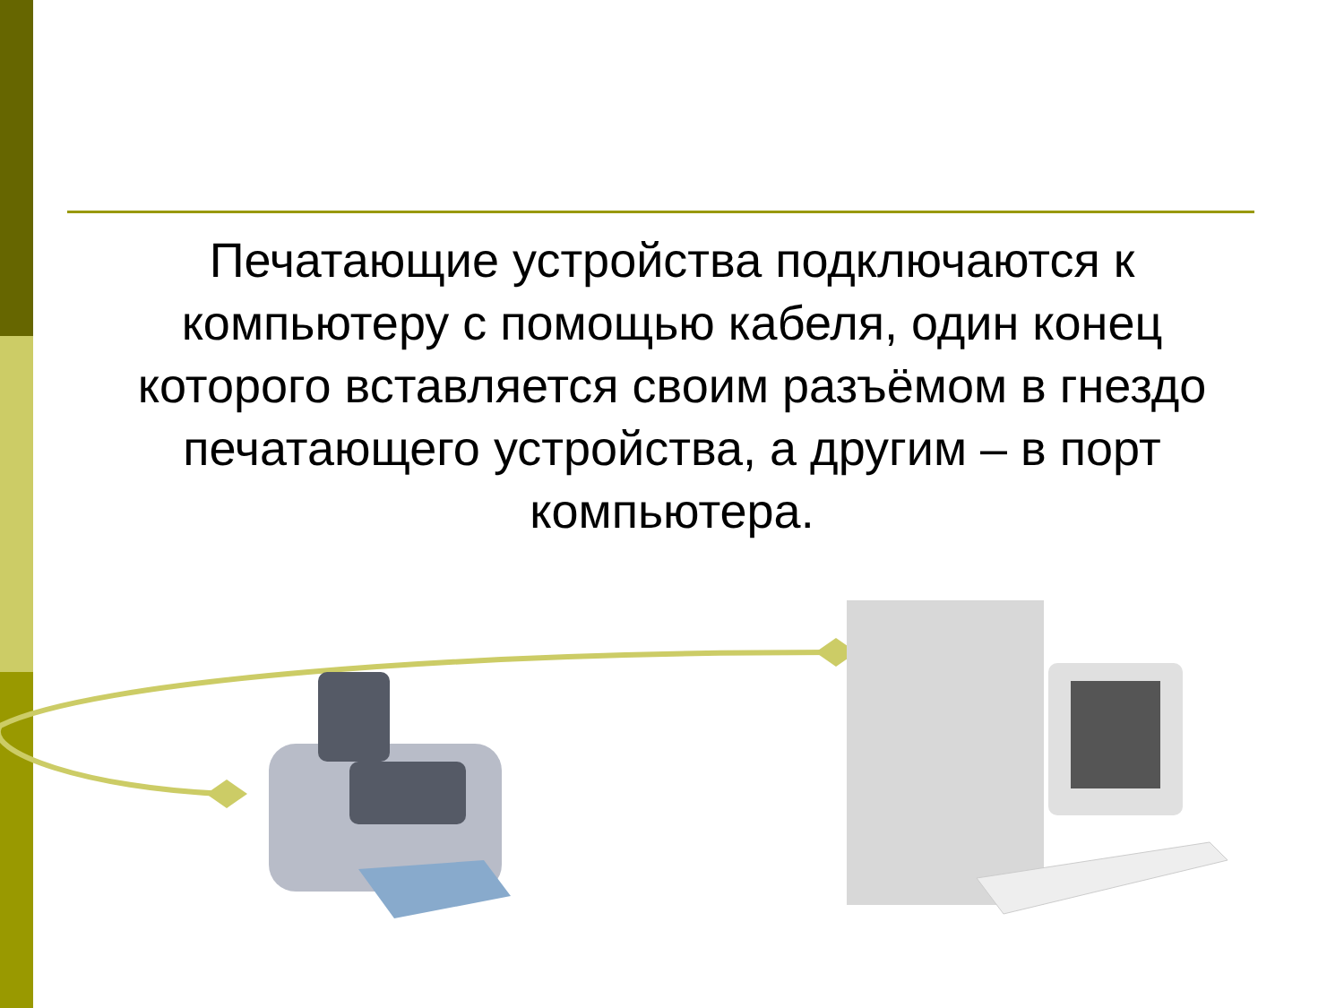Печатающие устройства подключаются к компьютеру с помощью кабеля, один конец которого вставляется своим разъёмом в гнездо печатающего устройства, а другим – в порт компьютера.